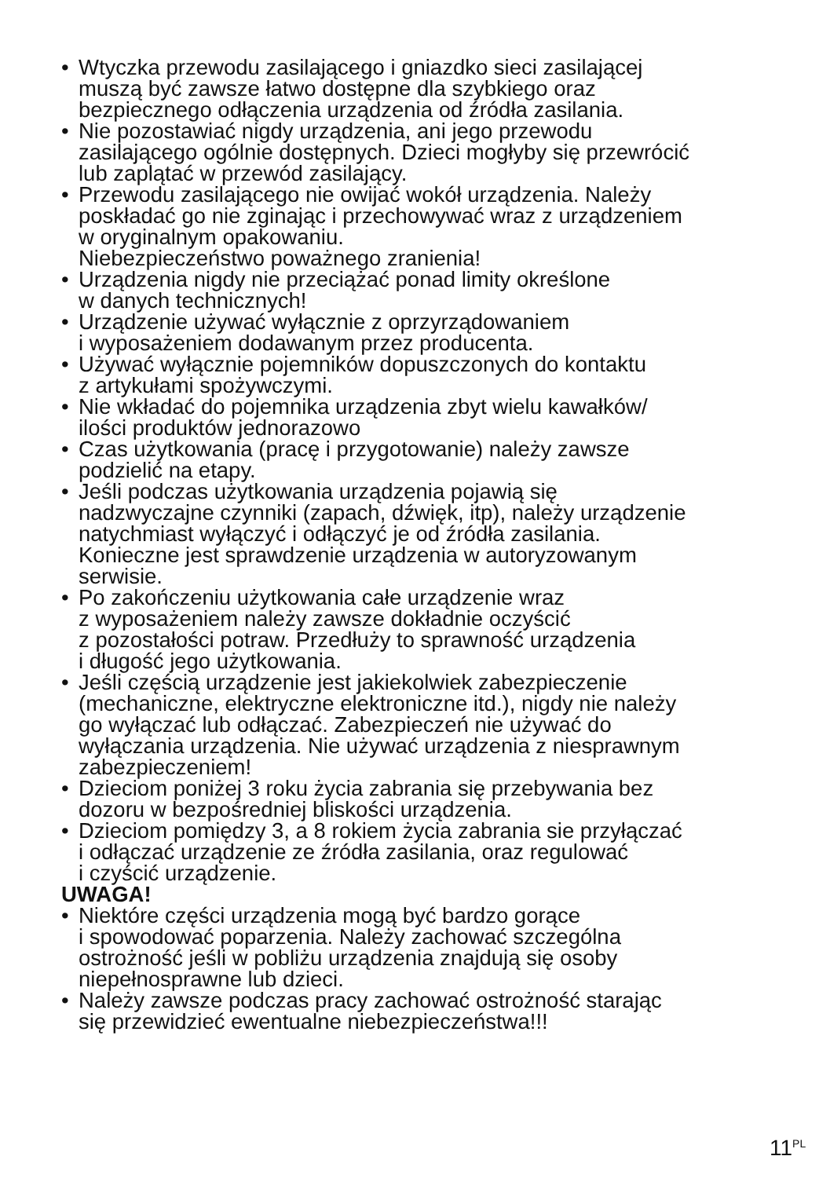• Wtyczka przewodu zasilającego i gniazdko sieci zasilającej
muszą być zawsze łatwo dostępne dla szybkiego oraz
bezpiecznego odłączenia urządzenia od źródła zasilania.
• Nie pozostawiać nigdy urządzenia, ani jego przewodu
zasilającego ogólnie dostępnych. Dzieci mogłyby się przewrócić
lub zaplątać w przewód zasilający.
• Przewodu zasilającego nie owijać wokół urządzenia. Należy
poskładać go nie zginając i przechowywać wraz z urządzeniem
w oryginalnym opakowaniu.
Niebezpieczeństwo poważnego zranienia!
• Urządzenia nigdy nie przeciążać ponad limity określone
w danych technicznych!
• Urządzenie używać wyłącznie z oprzyrządowaniem
i wyposażeniem dodawanym przez producenta.
• Używać wyłącznie pojemników dopuszczonych do kontaktu
z artykułami spożywczymi.
• Nie wkładać do pojemnika urządzenia zbyt wielu kawałków/
ilości produktów jednorazowo
• Czas użytkowania (pracę i przygotowanie) należy zawsze
podzielić na etapy.
• Jeśli podczas użytkowania urządzenia pojawią się
nadzwyczajne czynniki (zapach, dźwięk, itp), należy urządzenie
natychmiast wyłączyć i odłączyć je od źródła zasilania.
Konieczne jest sprawdzenie urządzenia w autoryzowanym
serwisie.
• Po zakończeniu użytkowania całe urządzenie wraz
z wyposażeniem należy zawsze dokładnie oczyścić
z pozostałości potraw. Przedłuży to sprawność urządzenia
i długość jego użytkowania.
• Jeśli częścią urządzenie jest jakiekolwiek zabezpieczenie
(mechaniczne, elektryczne elektroniczne itd.), nigdy nie należy
go wyłączać lub odłączać. Zabezpieczeń nie używać do
wyłączania urządzenia. Nie używać urządzenia z niesprawnym
zabezpieczeniem!
• Dzieciom poniżej 3 roku życia zabrania się przebywania bez
dozoru w bezpośredniej bliskości urządzenia.
• Dzieciom pomiędzy 3, a 8 rokiem życia zabrania sie przyłączać
i odłączać urządzenie ze źródła zasilania, oraz regulować
i czyścić urządzenie.
UWAGA!
• Niektóre części urządzenia mogą być bardzo gorące
i spowodować poparzenia. Należy zachować szczególna
ostrożność jeśli w pobliżu urządzenia znajdują się osoby
niepełnosprawne lub dzieci.
• Należy zawsze podczas pracy zachować ostrożność starając
się przewidzieć ewentualne niebezpieczeństwa!!!
11<sup>PL</sup>